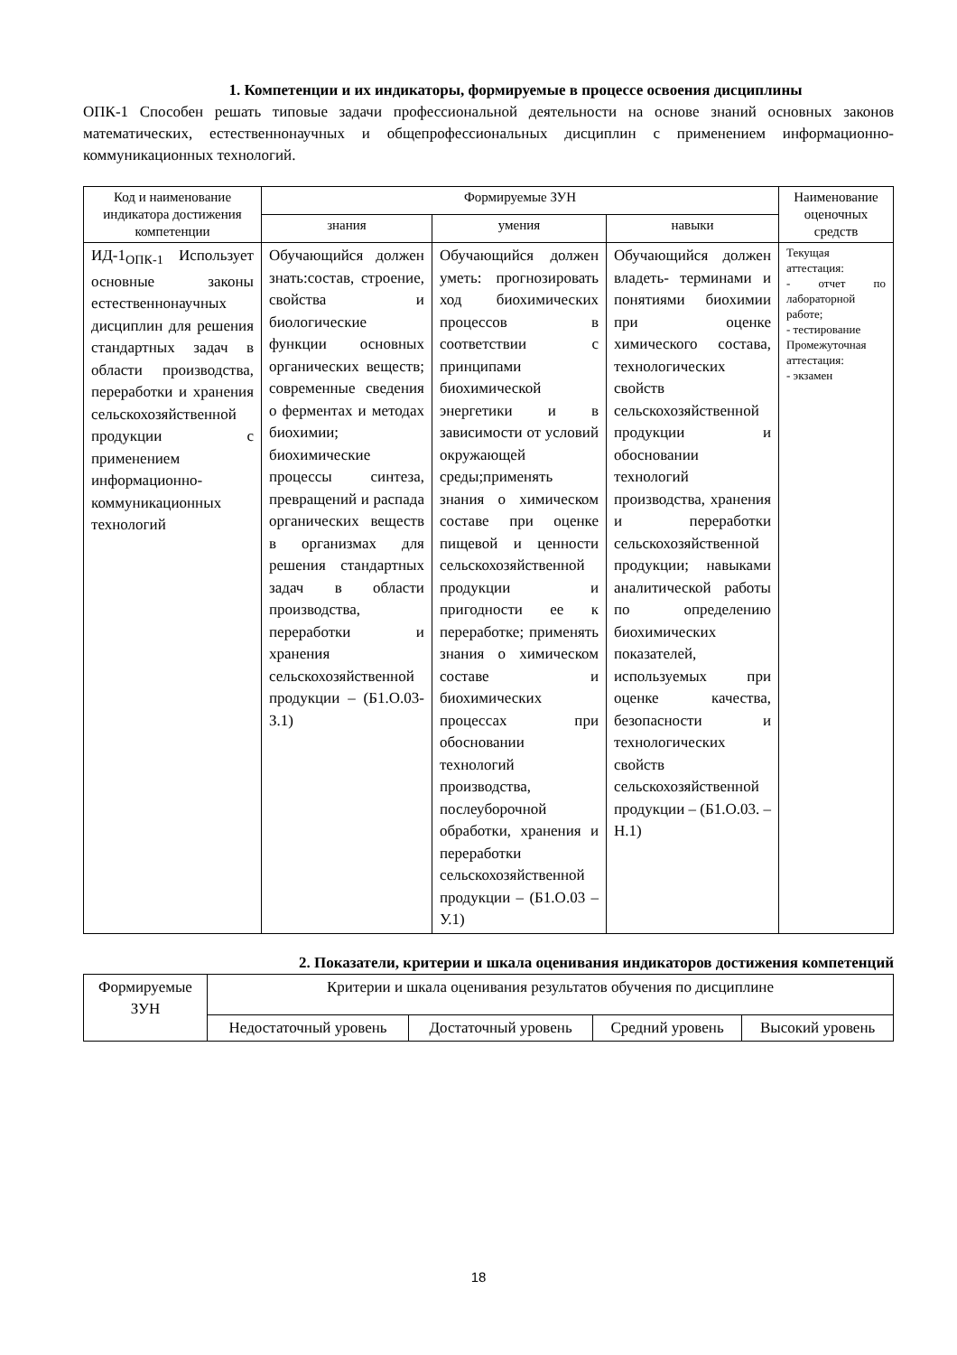1. Компетенции и их индикаторы, формируемые в процессе освоения дисциплины
ОПК-1 Способен решать типовые задачи профессиональной деятельности на основе знаний основных законов математических, естественнонаучных и общепрофессиональных дисциплин с применением информационно-коммуникационных технологий.
| Код и наименование индикатора достижения компетенции | Формируемые ЗУН | | | Наименование оценочных средств |
| --- | --- | --- | --- | --- |
| | знания | умения | навыки | |
| ИД-1<sub>ОПК-1</sub> Использует основные законы естественнонаучных дисциплин для решения стандартных задач в области производства, переработки и хранения сельскохозяйственной продукции с применением информационно-коммуникационных технологий | Обучающийся должен знать:состав, строение, свойства и биологические функции основных органических веществ; современные сведения о ферментах и методах биохимии; биохимические процессы синтеза, превращений и распада органических веществ в организмах для решения стандартных задач в области производства, переработки и хранения сельскохозяйственной продукции – (Б1.О.03-З.1) | Обучающийся должен уметь: прогнозировать ход биохимических процессов в соответствии с принципами биохимической энергетики и в зависимости от условий окружающей среды;применять знания о химическом составе при оценке пищевой и ценности сельскохозяйственной продукции и пригодности ее к переработке; применять знания о химическом составе и биохимических процессах при обосновании технологий производства, послеуборочной обработки, хранения и переработки сельскохозяйственной продукции – (Б1.О.03 –У.1) | Обучающийся должен владеть- терминами и понятиями биохимии при оценке химического состава, технологических свойств сельскохозяйственной продукции и обосновании технологий производства, хранения и переработки сельскохозяйственной продукции; навыками аналитической работы по определению биохимических показателей, используемых при оценке качества, безопасности и технологических свойств сельскохозяйственной продукции – (Б1.О.03. –Н.1) | Текущая аттестация: - отчет по лабораторной работе; - тестирование Промежуточная аттестация: - экзамен |
2. Показатели, критерии и шкала оценивания индикаторов достижения компетенций
| Формируемые ЗУН | Критерии и шкала оценивания результатов обучения по дисциплине | | | |
| --- | --- | --- | --- | --- |
| | Недостаточный уровень | Достаточный уровень | Средний уровень | Высокий уровень |
18